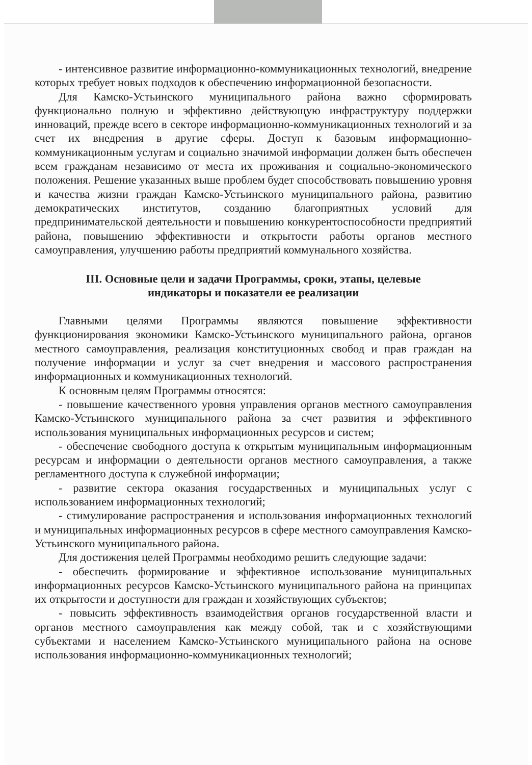- интенсивное развитие информационно-коммуникационных технологий, внедрение которых требует новых подходов к обеспечению информационной безопасности.
Для Камско-Устьинского муниципального района важно сформировать функционально полную и эффективно действующую инфраструктуру поддержки инноваций, прежде всего в секторе информационно-коммуникационных технологий и за счет их внедрения в другие сферы. Доступ к базовым информационно-коммуникационным услугам и социально значимой информации должен быть обеспечен всем гражданам независимо от места их проживания и социально-экономического положения. Решение указанных выше проблем будет способствовать повышению уровня и качества жизни граждан Камско-Устьинского муниципального района, развитию демократических институтов, созданию благоприятных условий для предпринимательской деятельности и повышению конкурентоспособности предприятий района, повышению эффективности и открытости работы органов местного самоуправления, улучшению работы предприятий коммунального хозяйства.
III. Основные цели и задачи Программы, сроки, этапы, целевые
индикаторы и показатели ее реализации
Главными целями Программы являются повышение эффективности функционирования экономики Камско-Устьинского муниципального района, органов местного самоуправления, реализация конституционных свобод и прав граждан на получение информации и услуг за счет внедрения и массового распространения информационных и коммуникационных технологий.
К основным целям Программы относятся:
- повышение качественного уровня управления органов местного самоуправления Камско-Устьинского муниципального района за счет развития и эффективного использования муниципальных информационных ресурсов и систем;
- обеспечение свободного доступа к открытым муниципальным информационным ресурсам и информации о деятельности органов местного самоуправления, а также регламентного доступа к служебной информации;
- развитие сектора оказания государственных и муниципальных услуг с использованием информационных технологий;
- стимулирование распространения и использования информационных технологий и муниципальных информационных ресурсов в сфере местного самоуправления Камско-Устьинского муниципального района.
Для достижения целей Программы необходимо решить следующие задачи:
- обеспечить формирование и эффективное использование муниципальных информационных ресурсов Камско-Устьинского муниципального района на принципах их открытости и доступности для граждан и хозяйствующих субъектов;
- повысить эффективность взаимодействия органов государственной власти и органов местного самоуправления как между собой, так и с хозяйствующими субъектами и населением Камско-Устьинского муниципального района на основе использования информационно-коммуникационных технологий;